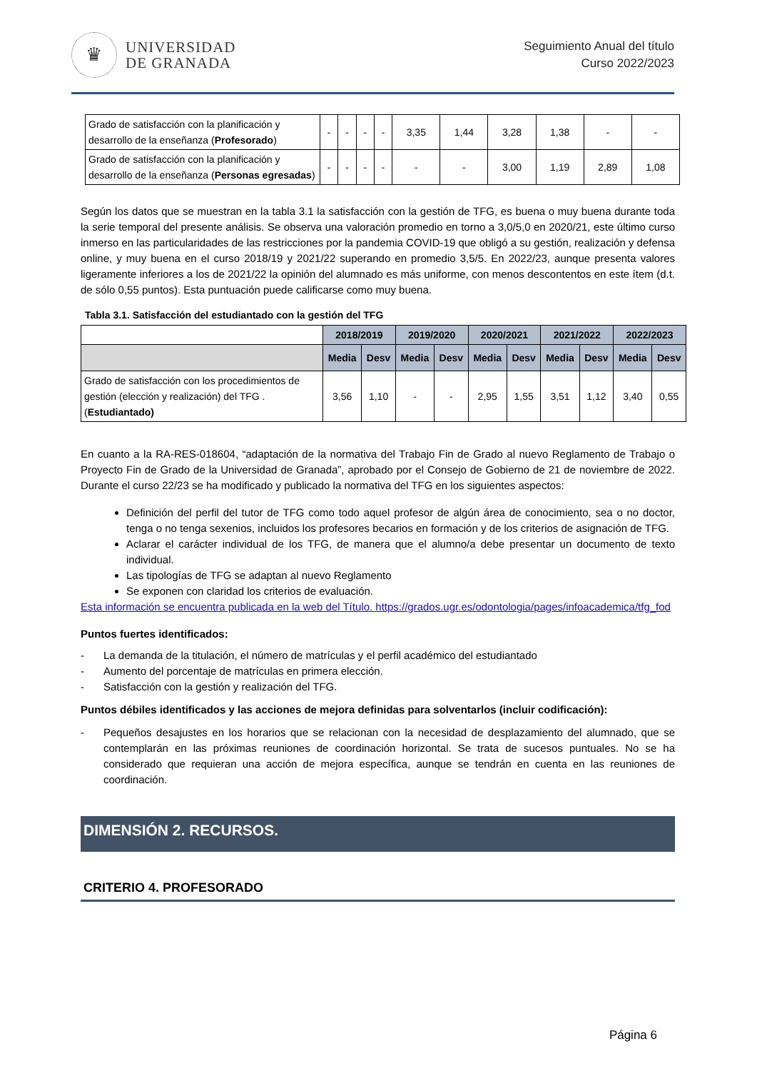♛
UNIVERSIDAD
DE GRANADA
Seguimiento Anual del título
Curso 2022/2023
| Grado de satisfacción con la planificación y desarrollo de la enseñanza ( Profesorado ) | - | - | - | - | 3,35 | 1,44 | 3,28 | 1,38 | - | - |
| Grado de satisfacción con la planificación y desarrollo de la enseñanza ( Personas egresadas ) | - | - | - | - | - | - | 3,00 | 1,19 | 2,89 | 1,08 |
Según los datos que se muestran en la tabla 3.1 la satisfacción con la gestión de TFG, es buena o muy buena durante toda la serie temporal del presente análisis. Se observa una valoración promedio en torno a 3,0/5,0 en 2020/21, este último curso inmerso en las particularidades de las restricciones por la pandemia COVID-19 que obligó a su gestión, realización y defensa online, y muy buena en el curso 2018/19 y 2021/22 superando en promedio 3,5/5. En 2022/23, aunque presenta valores ligeramente inferiores a los de 2021/22 la opinión del alumnado es más uniforme, con menos descontentos en este ítem (d.t. de sólo 0,55 puntos). Esta puntuación puede calificarse como muy buena.
Tabla 3.1. Satisfacción del estudiantado con la gestión del TFG
| | 2018/2019 | | 2019/2020 | | 2020/2021 | | 2021/2022 | | 2022/2023 | |
| | Media | Desv | Media | Desv | Media | Desv | Media | Desv | Media | Desv |
| Grado de satisfacción con los procedimientos de gestión (elección y realización) del TFG .( Estudiantado) | 3,56 | 1,10 | - | - | 2,95 | 1,55 | 3,51 | 1,12 | 3,40 | 0,55 |
En cuanto a la RA-RES-018604, “adaptación de la normativa del Trabajo Fin de Grado al nuevo Reglamento de Trabajo o Proyecto Fin de Grado de la Universidad de Granada”, aprobado por el Consejo de Gobierno de 21 de noviembre de 2022. Durante el curso 22/23 se ha modificado y publicado la normativa del TFG en los siguientes aspectos:
Definición del perfil del tutor de TFG como todo aquel profesor de algún área de conocimiento, sea o no doctor, tenga o no tenga sexenios, incluidos los profesores becarios en formación y de los criterios de asignación de TFG.
Aclarar el carácter individual de los TFG, de manera que el alumno/a debe presentar un documento de texto individual.
Las tipologías de TFG se adaptan al nuevo Reglamento
Se exponen con claridad los criterios de evaluación.
Esta información se encuentra publicada en la web del Título. https://grados.ugr.es/odontologia/pages/infoacademica/tfg_fod
Puntos fuertes identificados:
- La demanda de la titulación, el número de matrículas y el perfil académico del estudiantado
- Aumento del porcentaje de matrículas en primera elección.
- Satisfacción con la gestión y realización del TFG.
Puntos débiles identificados y las acciones de mejora definidas para solventarlos (incluir codificación):
- Pequeños desajustes en los horarios que se relacionan con la necesidad de desplazamiento del alumnado, que se contemplarán en las próximas reuniones de coordinación horizontal. Se trata de sucesos puntuales. No se ha considerado que requieran una acción de mejora específica, aunque se tendrán en cuenta en las reuniones de coordinación.
DIMENSIÓN 2. RECURSOS.
CRITERIO 4. PROFESORADO
Página 6